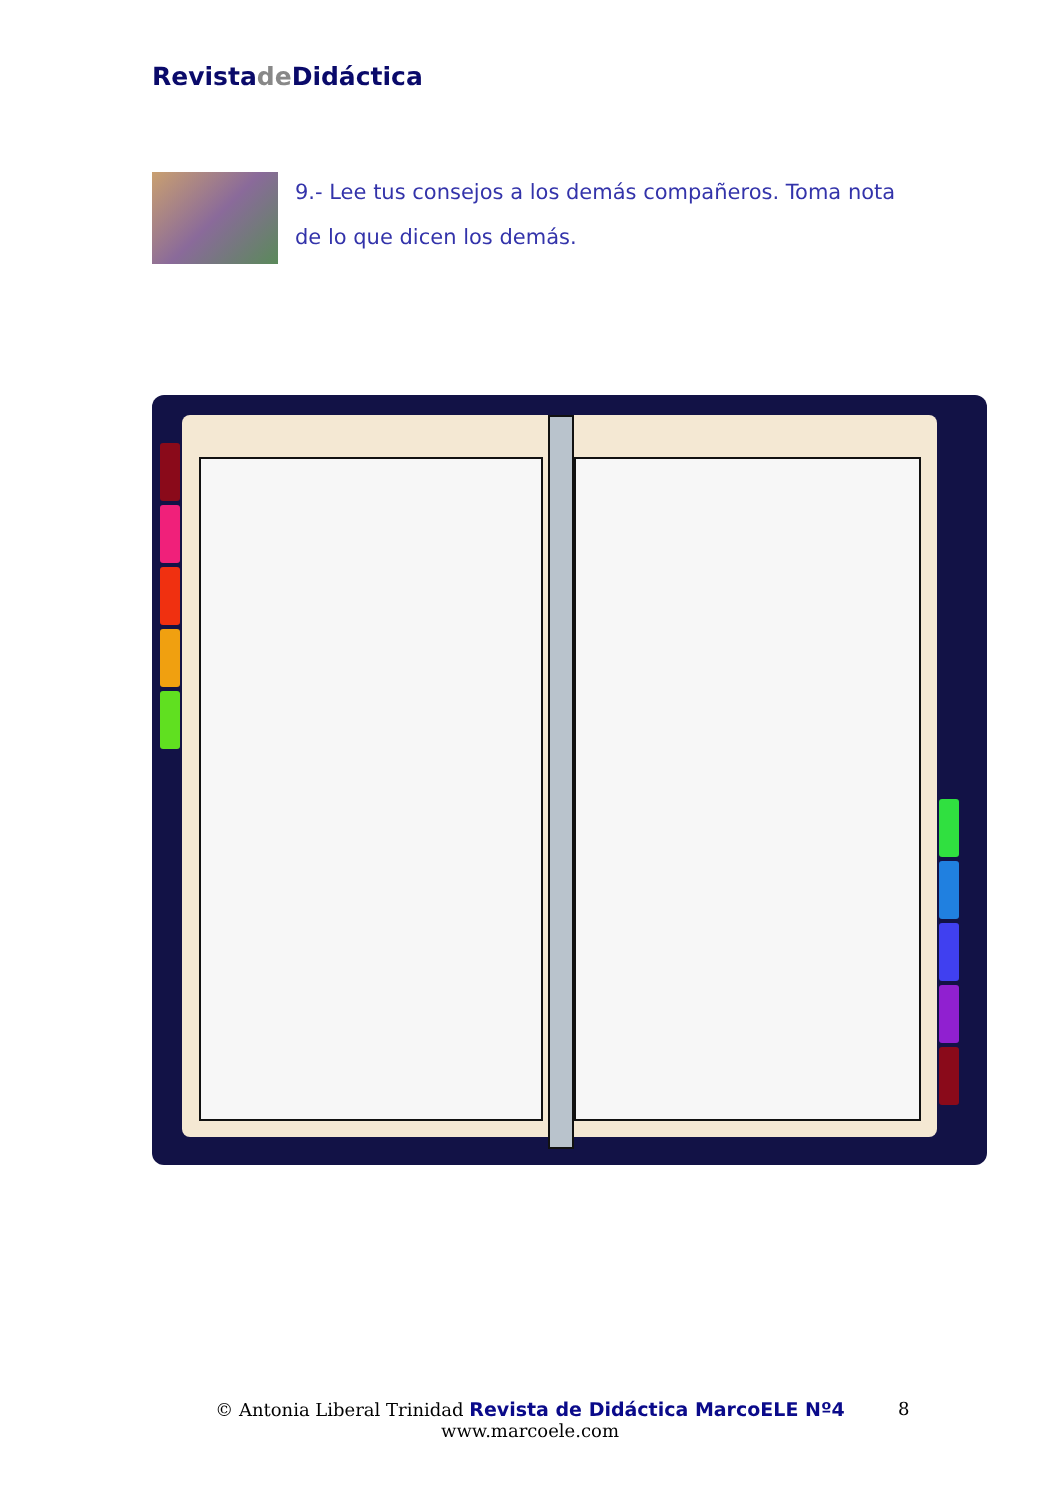Revistade Didáctica
9.- Lee tus consejos a los demás compañeros. Toma nota de lo que dicen los demás.
© Antonia Liberal Trinidad Revista de Didáctica MarcoELE Nº4
www.marcoele.com
8